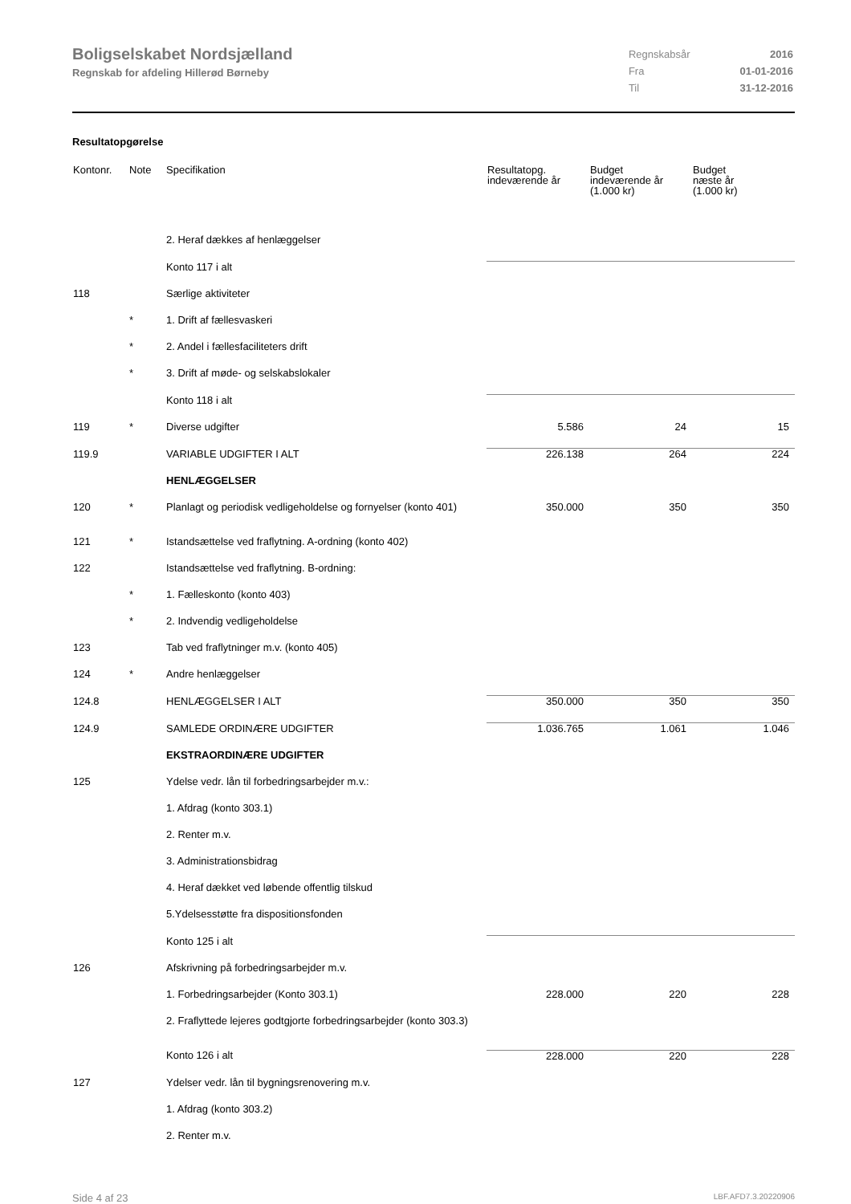Boligselskabet Nordsjælland
Regnskab for afdeling Hillerød Børneby
| Regnskabsår | 2016 |
| Fra | 01-01-2016 |
| Til | 31-12-2016 |
Resultatopgørelse
| Kontonr. | Note | Specifikation | Resultatopg. indeværende år | Budget indeværende år (1.000 kr) | Budget næste år (1.000 kr) |
| --- | --- | --- | --- | --- | --- |
| | | 2. Heraf dækkes af henlæggelser | | | |
| | | Konto 117 i alt | | | |
| 118 | | Særlige aktiviteter | | | |
| | * | 1. Drift af fællesvaskeri | | | |
| | * | 2. Andel i fællesfaciliteters drift | | | |
| | * | 3. Drift af møde- og selskabslokaler | | | |
| | | Konto 118 i alt | | | |
| 119 | * | Diverse udgifter | 5.586 | 24 | 15 |
| 119.9 | | VARIABLE UDGIFTER I ALT | 226.138 | 264 | 224 |
| | | HENLÆGGELSER | | | |
| 120 | * | Planlagt og periodisk vedligeholdelse og fornyelser (konto 401) | 350.000 | 350 | 350 |
| 121 | * | Istandsættelse ved fraflytning. A-ordning (konto 402) | | | |
| 122 | | Istandsættelse ved fraflytning. B-ordning: | | | |
| | * | 1. Fælleskonto (konto 403) | | | |
| | * | 2. Indvendig vedligeholdelse | | | |
| 123 | | Tab ved fraflytninger m.v. (konto 405) | | | |
| 124 | * | Andre henlæggelser | | | |
| 124.8 | | HENLÆGGELSER I ALT | 350.000 | 350 | 350 |
| 124.9 | | SAMLEDE ORDINÆRE UDGIFTER | 1.036.765 | 1.061 | 1.046 |
| | | EKSTRAORDINÆRE UDGIFTER | | | |
| 125 | | Ydelse vedr. lån til forbedringsarbejder m.v.: | | | |
| | | 1. Afdrag (konto 303.1) | | | |
| | | 2. Renter m.v. | | | |
| | | 3. Administrationsbidrag | | | |
| | | 4. Heraf dækket ved løbende offentlig tilskud | | | |
| | | 5.Ydelsesstøtte fra dispositionsfonden | | | |
| | | Konto 125 i alt | | | |
| 126 | | Afskrivning på forbedringsarbejder m.v. | | | |
| | | 1. Forbedringsarbejder (Konto 303.1) | 228.000 | 220 | 228 |
| | | 2. Fraflyttede lejeres godtgjorte forbedringsarbejder (konto 303.3) | | | |
| | | Konto 126 i alt | 228.000 | 220 | 228 |
| 127 | | Ydelser vedr. lån til bygningsrenovering m.v. | | | |
| | | 1. Afdrag (konto 303.2) | | | |
| | | 2. Renter m.v. | | | |
Side 4 af 23 LBF.AFD7.3.20220906